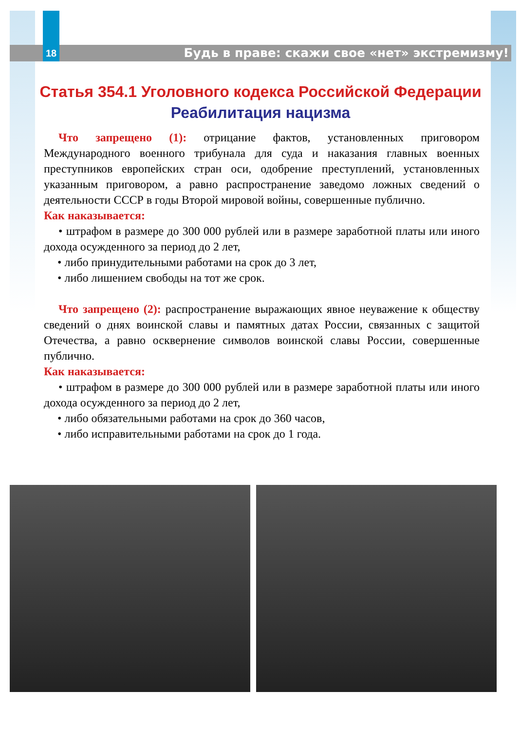18 Будь в праве: скажи свое «нет» экстремизму!
Статья 354.1 Уголовного кодекса Российской Федерации
Реабилитация нацизма
Что запрещено (1): отрицание фактов, установленных приговором Международного военного трибунала для суда и наказания главных военных преступников европейских стран оси, одобрение преступлений, установленных указанным приговором, а равно распространение заведомо ложных сведений о деятельности СССР в годы Второй мировой войны, совершенные публично.
Как наказывается:
• штрафом в размере до 300 000 рублей или в размере заработной платы или иного дохода осужденного за период до 2 лет,
• либо принудительными работами на срок до 3 лет,
• либо лишением свободы на тот же срок.
Что запрещено (2): распространение выражающих явное неуважение к обществу сведений о днях воинской славы и памятных датах России, связанных с защитой Отечества, а равно осквернение символов воинской славы России, совершенные публично.
Как наказывается:
• штрафом в размере до 300 000 рублей или в размере заработной платы или иного дохода осужденного за период до 2 лет,
• либо обязательными работами на срок до 360 часов,
• либо исправительными работами на срок до 1 года.